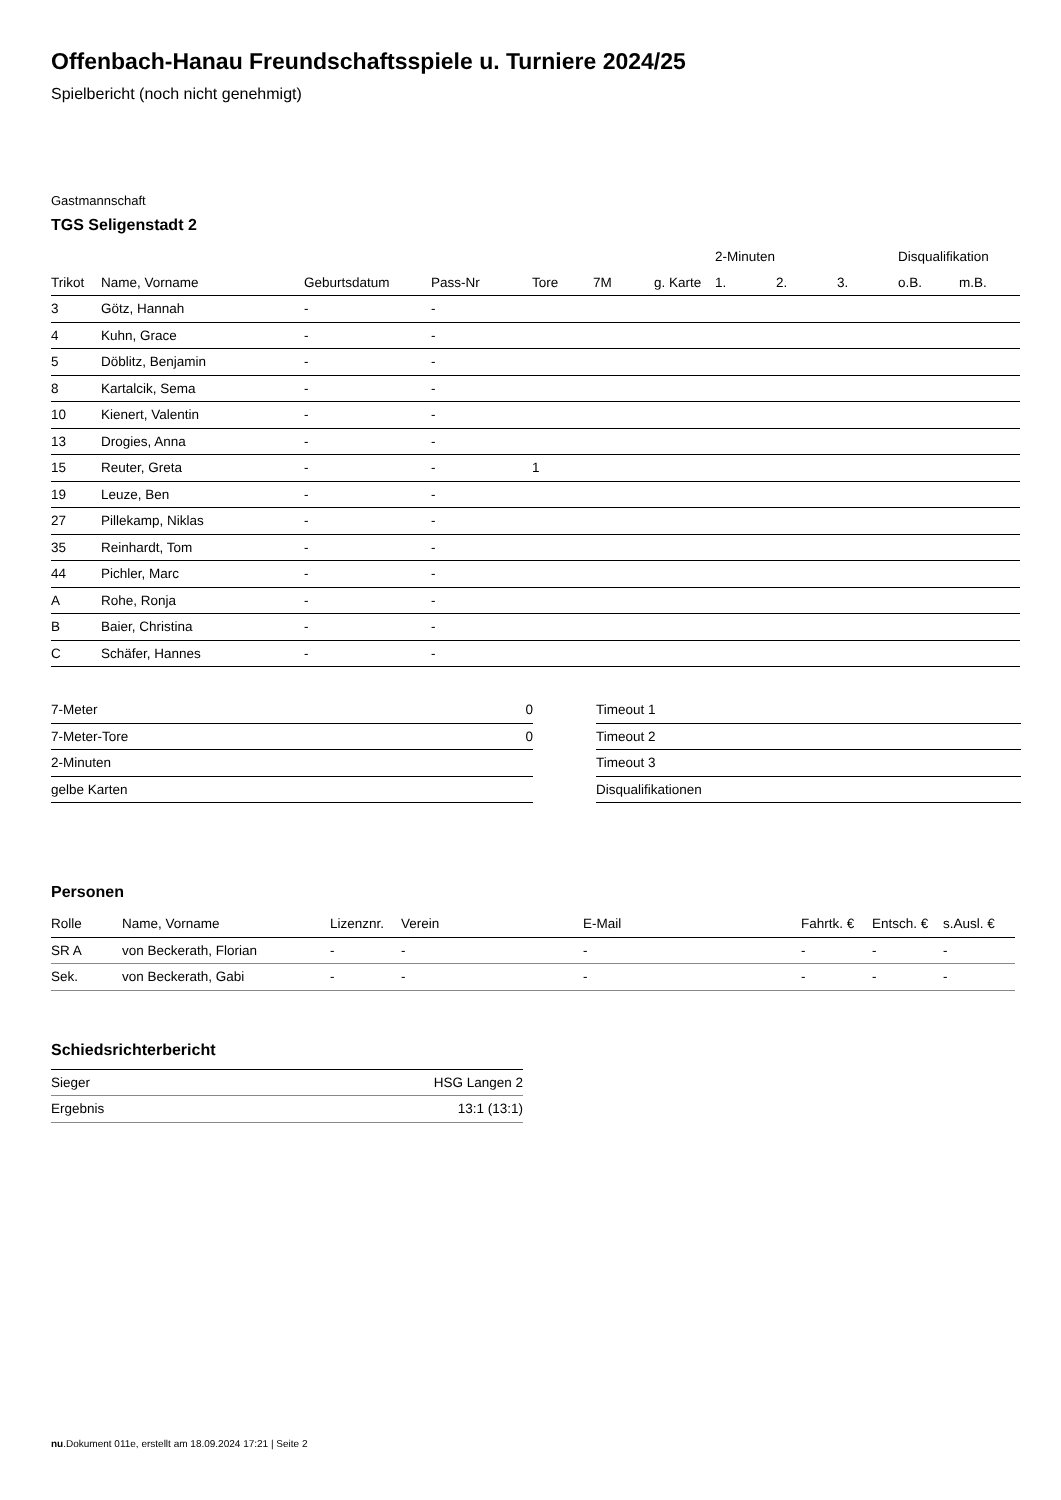Offenbach-Hanau Freundschaftsspiele u. Turniere 2024/25
Spielbericht (noch nicht genehmigt)
Gastmannschaft
TGS Seligenstadt 2
| | | | | | | | 2-Minuten | | | Disqualifikation | |
| --- | --- | --- | --- | --- | --- | --- | --- | --- | --- | --- | --- |
| Trikot | Name, Vorname | Geburtsdatum | Pass-Nr | Tore | 7M | g. Karte | 1. | 2. | 3. | o.B. | m.B. |
| 3 | Götz, Hannah | - | - | | | | | | | | |
| 4 | Kuhn, Grace | - | - | | | | | | | | |
| 5 | Döblitz, Benjamin | - | - | | | | | | | | |
| 8 | Kartalcik, Sema | - | - | | | | | | | | |
| 10 | Kienert, Valentin | - | - | | | | | | | | |
| 13 | Drogies, Anna | - | - | | | | | | | | |
| 15 | Reuter, Greta | - | - | 1 | | | | | | | |
| 19 | Leuze, Ben | - | - | | | | | | | | |
| 27 | Pillekamp, Niklas | - | - | | | | | | | | |
| 35 | Reinhardt, Tom | - | - | | | | | | | | |
| 44 | Pichler, Marc | - | - | | | | | | | | |
| A | Rohe, Ronja | - | - | | | | | | | | |
| B | Baier, Christina | - | - | | | | | | | | |
| C | Schäfer, Hannes | - | - | | | | | | | | |
| 7-Meter | 0 |
| 7-Meter-Tore | 0 |
| 2-Minuten | |
| gelbe Karten | |
| Timeout 1 |
| Timeout 2 |
| Timeout 3 |
| Disqualifikationen |
Personen
| Rolle | Name, Vorname | Lizenznr. | Verein | E-Mail | Fahrtk. € | Entsch. € | s.Ausl. € |
| --- | --- | --- | --- | --- | --- | --- | --- |
| SR A | von Beckerath, Florian | - | - | - | - | - | - |
| Sek. | von Beckerath, Gabi | - | - | - | - | - | - |
Schiedsrichterbericht
| Sieger | HSG Langen 2 |
| Ergebnis | 13:1 (13:1) |
nu.Dokument 011e, erstellt am 18.09.2024 17:21 | Seite 2